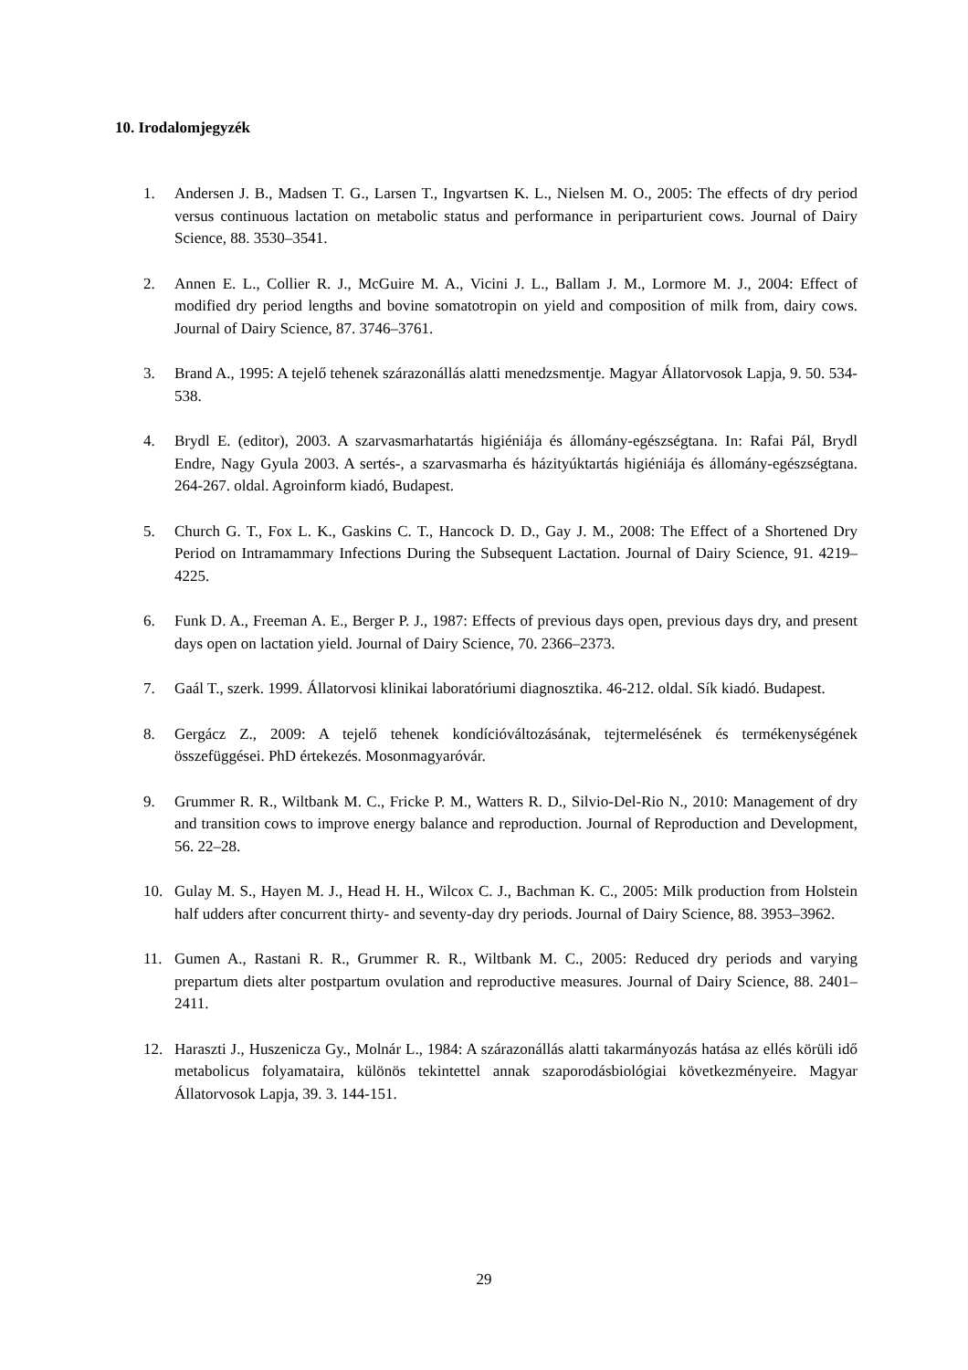10. Irodalomjegyzék
1. Andersen J. B., Madsen T. G., Larsen T., Ingvartsen K. L., Nielsen M. O., 2005: The effects of dry period versus continuous lactation on metabolic status and performance in periparturient cows. Journal of Dairy Science, 88. 3530–3541.
2. Annen E. L., Collier R. J., McGuire M. A., Vicini J. L., Ballam J. M., Lormore M. J., 2004: Effect of modified dry period lengths and bovine somatotropin on yield and composition of milk from, dairy cows. Journal of Dairy Science, 87. 3746–3761.
3. Brand A., 1995: A tejelő tehenek szárazonállás alatti menedzsmentje. Magyar Állatorvosok Lapja, 9. 50. 534-538.
4. Brydl E. (editor), 2003. A szarvasmarhatartás higiéniája és állomány-egészségtana. In: Rafai Pál, Brydl Endre, Nagy Gyula 2003. A sertés-, a szarvasmarha és házityúktartás higiéniája és állomány-egészségtana. 264-267. oldal. Agroinform kiadó, Budapest.
5. Church G. T., Fox L. K., Gaskins C. T., Hancock D. D., Gay J. M., 2008: The Effect of a Shortened Dry Period on Intramammary Infections During the Subsequent Lactation. Journal of Dairy Science, 91. 4219–4225.
6. Funk D. A., Freeman A. E., Berger P. J., 1987: Effects of previous days open, previous days dry, and present days open on lactation yield. Journal of Dairy Science, 70. 2366–2373.
7. Gaál T., szerk. 1999. Állatorvosi klinikai laboratóriumi diagnosztika. 46-212. oldal. Sík kiadó. Budapest.
8. Gergácz Z., 2009: A tejelő tehenek kondícióváltozásának, tejtermelésének és termékenységének összefüggései. PhD értekezés. Mosonmagyaróvár.
9. Grummer R. R., Wiltbank M. C., Fricke P. M., Watters R. D., Silvio-Del-Rio N., 2010: Management of dry and transition cows to improve energy balance and reproduction. Journal of Reproduction and Development, 56. 22–28.
10. Gulay M. S., Hayen M. J., Head H. H., Wilcox C. J., Bachman K. C., 2005: Milk production from Holstein half udders after concurrent thirty- and seventy-day dry periods. Journal of Dairy Science, 88. 3953–3962.
11. Gumen A., Rastani R. R., Grummer R. R., Wiltbank M. C., 2005: Reduced dry periods and varying prepartum diets alter postpartum ovulation and reproductive measures. Journal of Dairy Science, 88. 2401–2411.
12. Haraszti J., Huszenicza Gy., Molnár L., 1984: A szárazonállás alatti takarmányozás hatása az ellés körüli idő metabolicus folyamataira, különös tekintettel annak szaporodásbiológiai következményeire. Magyar Állatorvosok Lapja, 39. 3. 144-151.
29